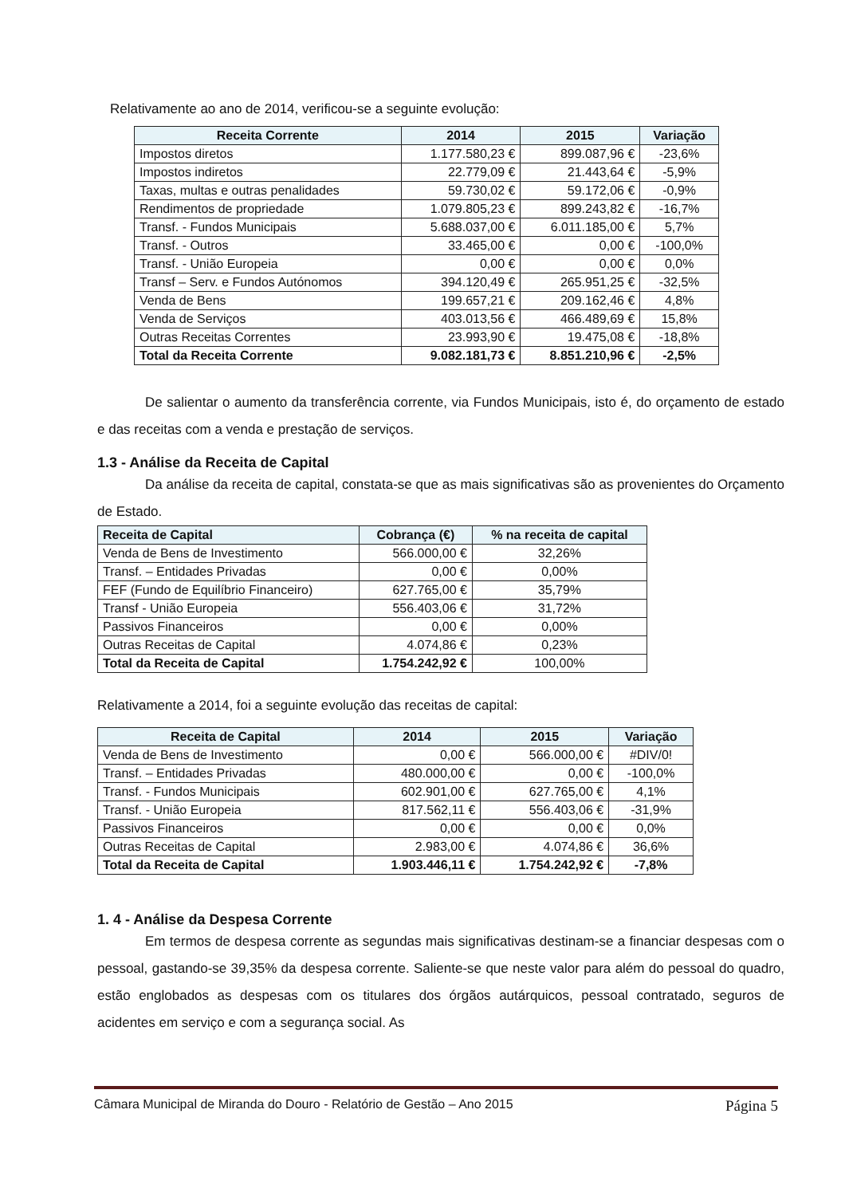Relativamente ao ano de 2014, verificou-se a seguinte evolução:
| Receita Corrente | 2014 | 2015 | Variação |
| --- | --- | --- | --- |
| Impostos diretos | 1.177.580,23 € | 899.087,96 € | -23,6% |
| Impostos indiretos | 22.779,09 € | 21.443,64 € | -5,9% |
| Taxas, multas e outras penalidades | 59.730,02 € | 59.172,06 € | -0,9% |
| Rendimentos de propriedade | 1.079.805,23 € | 899.243,82 € | -16,7% |
| Transf. - Fundos Municipais | 5.688.037,00 € | 6.011.185,00 € | 5,7% |
| Transf. - Outros | 33.465,00 € | 0,00 € | -100,0% |
| Transf. - União Europeia | 0,00 € | 0,00 € | 0,0% |
| Transf – Serv. e Fundos Autónomos | 394.120,49 € | 265.951,25 € | -32,5% |
| Venda de Bens | 199.657,21 € | 209.162,46 € | 4,8% |
| Venda de Serviços | 403.013,56 € | 466.489,69 € | 15,8% |
| Outras Receitas Correntes | 23.993,90 € | 19.475,08 € | -18,8% |
| Total da Receita Corrente | 9.082.181,73 € | 8.851.210,96 € | -2,5% |
De salientar o aumento da transferência corrente, via Fundos Municipais, isto é, do orçamento de estado e das receitas com a venda e prestação de serviços.
1.3 - Análise da Receita de Capital
Da análise da receita de capital, constata-se que as mais significativas são as provenientes do Orçamento de Estado.
| Receita de Capital | Cobrança (€) | % na receita de capital |
| --- | --- | --- |
| Venda de Bens de Investimento | 566.000,00 € | 32,26% |
| Transf. – Entidades Privadas | 0,00 € | 0,00% |
| FEF (Fundo de Equilíbrio Financeiro) | 627.765,00 € | 35,79% |
| Transf - União Europeia | 556.403,06 € | 31,72% |
| Passivos Financeiros | 0,00 € | 0,00% |
| Outras Receitas de Capital | 4.074,86 € | 0,23% |
| Total da Receita de Capital | 1.754.242,92 € | 100,00% |
Relativamente a 2014, foi a seguinte evolução das receitas de capital:
| Receita de Capital | 2014 | 2015 | Variação |
| --- | --- | --- | --- |
| Venda de Bens de Investimento | 0,00 € | 566.000,00 € | #DIV/0! |
| Transf. – Entidades Privadas | 480.000,00 € | 0,00 € | -100,0% |
| Transf. - Fundos Municipais | 602.901,00 € | 627.765,00 € | 4,1% |
| Transf. - União Europeia | 817.562,11 € | 556.403,06 € | -31,9% |
| Passivos Financeiros | 0,00 € | 0,00 € | 0,0% |
| Outras Receitas de Capital | 2.983,00 € | 4.074,86 € | 36,6% |
| Total da Receita de Capital | 1.903.446,11 € | 1.754.242,92 € | -7,8% |
1. 4 - Análise da Despesa Corrente
Em termos de despesa corrente as segundas mais significativas destinam-se a financiar despesas com o pessoal, gastando-se 39,35% da despesa corrente. Saliente-se que neste valor para além do pessoal do quadro, estão englobados as despesas com os titulares dos órgãos autárquicos, pessoal contratado, seguros de acidentes em serviço e com a segurança social. As
Câmara Municipal de Miranda do Douro - Relatório de Gestão – Ano 2015 Página 5